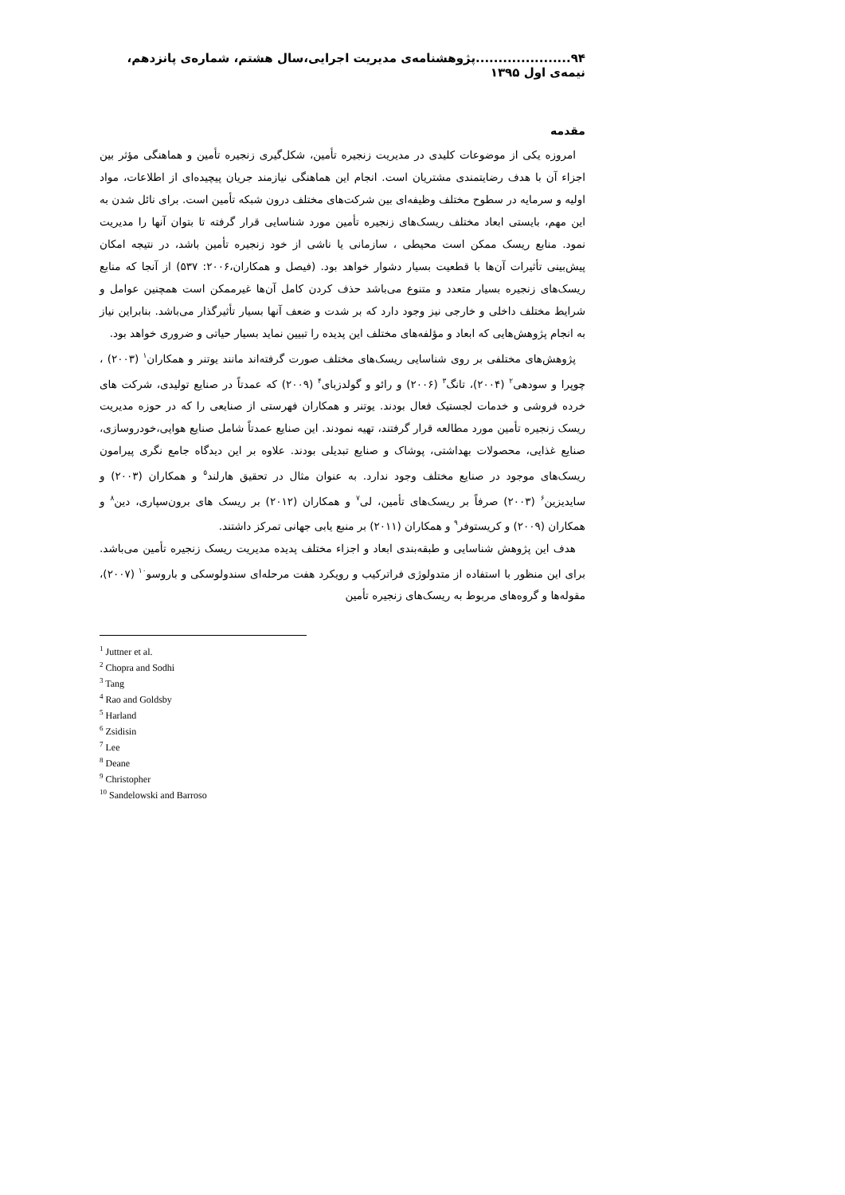۹۴.....................پژوهشنامه‌ی مدیریت اجرایی،سال هشتم، شماره‌ی پانزدهم، نیمه‌ی اول ۱۳۹۵
مقدمه
امروزه یکی از موضوعات کلیدی در مدیریت زنجیره تأمین، شکل‌گیری زنجیره تأمین و هماهنگی مؤثر بین اجزاء آن با هدف رضایتمندی مشتریان است. انجام این هماهنگی نیازمند جریان پیچیده‌ای از اطلاعات، مواد اولیه و سرمایه در سطوح مختلف وظیفه‌ای بین شرکت‌های مختلف درون شبکه تأمین است. برای نائل شدن به این مهم، بایستی ابعاد مختلف ریسک‌های زنجیره تأمین مورد شناسایی قرار گرفته تا بتوان آنها را مدیریت نمود. منابع ریسک ممکن است محیطی ، سازمانی یا ناشی از خود زنجیره تأمین باشد، در نتیجه امکان پیش‌بینی تأثیرات آن‌ها با قطعیت بسیار دشوار خواهد بود. (فیصل و همکاران،۲۰۰۶: ۵۳۷) از آنجا که منابع ریسک‌های زنجیره بسیار متعدد و متنوع می‌باشد حذف کردن کامل آن‌ها غیرممکن است همچنین عوامل و شرایط مختلف داخلی و خارجی نیز وجود دارد که بر شدت و ضعف آنها بسیار تأثیرگذار می‌باشد. بنابراین نیاز به انجام پژوهش‌هایی که ابعاد و مؤلفه‌های مختلف این پدیده را تبیین نماید بسیار حیاتی و ضروری خواهد بود.
پژوهش‌های مختلفی بر روی شناسایی ریسک‌های مختلف صورت گرفته‌اند مانند یوتنر و همکاران<sup>۱</sup> (۲۰۰۳) ، چوپرا و سودهی<sup>۲</sup> (۲۰۰۴)، تانگ<sup>۳</sup> (۲۰۰۶) و رائو و گولدزبای<sup>۴</sup> (۲۰۰۹) که عمدتاً در صنایع تولیدی، شرکت های خرده فروشی و خدمات لجستیک فعال بودند. یوتنر و همکاران فهرستی از صنایعی را که در حوزه مدیریت ریسک زنجیره تأمین مورد مطالعه قرار گرفتند، تهیه نمودند. این صنایع عمدتاً شامل صنایع هوایی،خودروسازی، صنایع غذایی، محصولات بهداشتی، پوشاک و صنایع تبدیلی بودند. علاوه بر این دیدگاه جامع نگری پیرامون ریسک‌های موجود در صنایع مختلف وجود ندارد. به عنوان مثال در تحقیق هارلند<sup>۵</sup> و همکاران (۲۰۰۳) و سایدیزین<sup>۶</sup> (۲۰۰۳) صرفاً بر ریسک‌های تأمین، لی<sup>۷</sup> و همکاران (۲۰۱۲) بر ریسک های برون‌سپاری، دین<sup>۸</sup> و همکاران (۲۰۰۹) و کریستوفر<sup>۹</sup> و همکاران (۲۰۱۱) بر منبع یابی جهانی تمرکز داشتند.
هدف این پژوهش شناسایی و طبقه‌بندی ابعاد و اجزاء مختلف پدیده مدیریت ریسک زنجیره تأمین می‌باشد. برای این منظور با استفاده از متدولوژی فراترکیب و رویکرد هفت مرحله‌ای سندولوسکی و باروسو<sup>۱۰</sup> (۲۰۰۷)، مقوله‌ها و گروه‌های مربوط به ریسک‌های زنجیره تأمین
<sup>1</sup> Juttner et al.
<sup>2</sup> Chopra and Sodhi
<sup>3</sup> Tang
<sup>4</sup> Rao and Goldsby
<sup>5</sup> Harland
<sup>6</sup> Zsidisin
<sup>7</sup> Lee
<sup>8</sup> Deane
<sup>9</sup> Christopher
<sup>10</sup> Sandelowski and Barroso